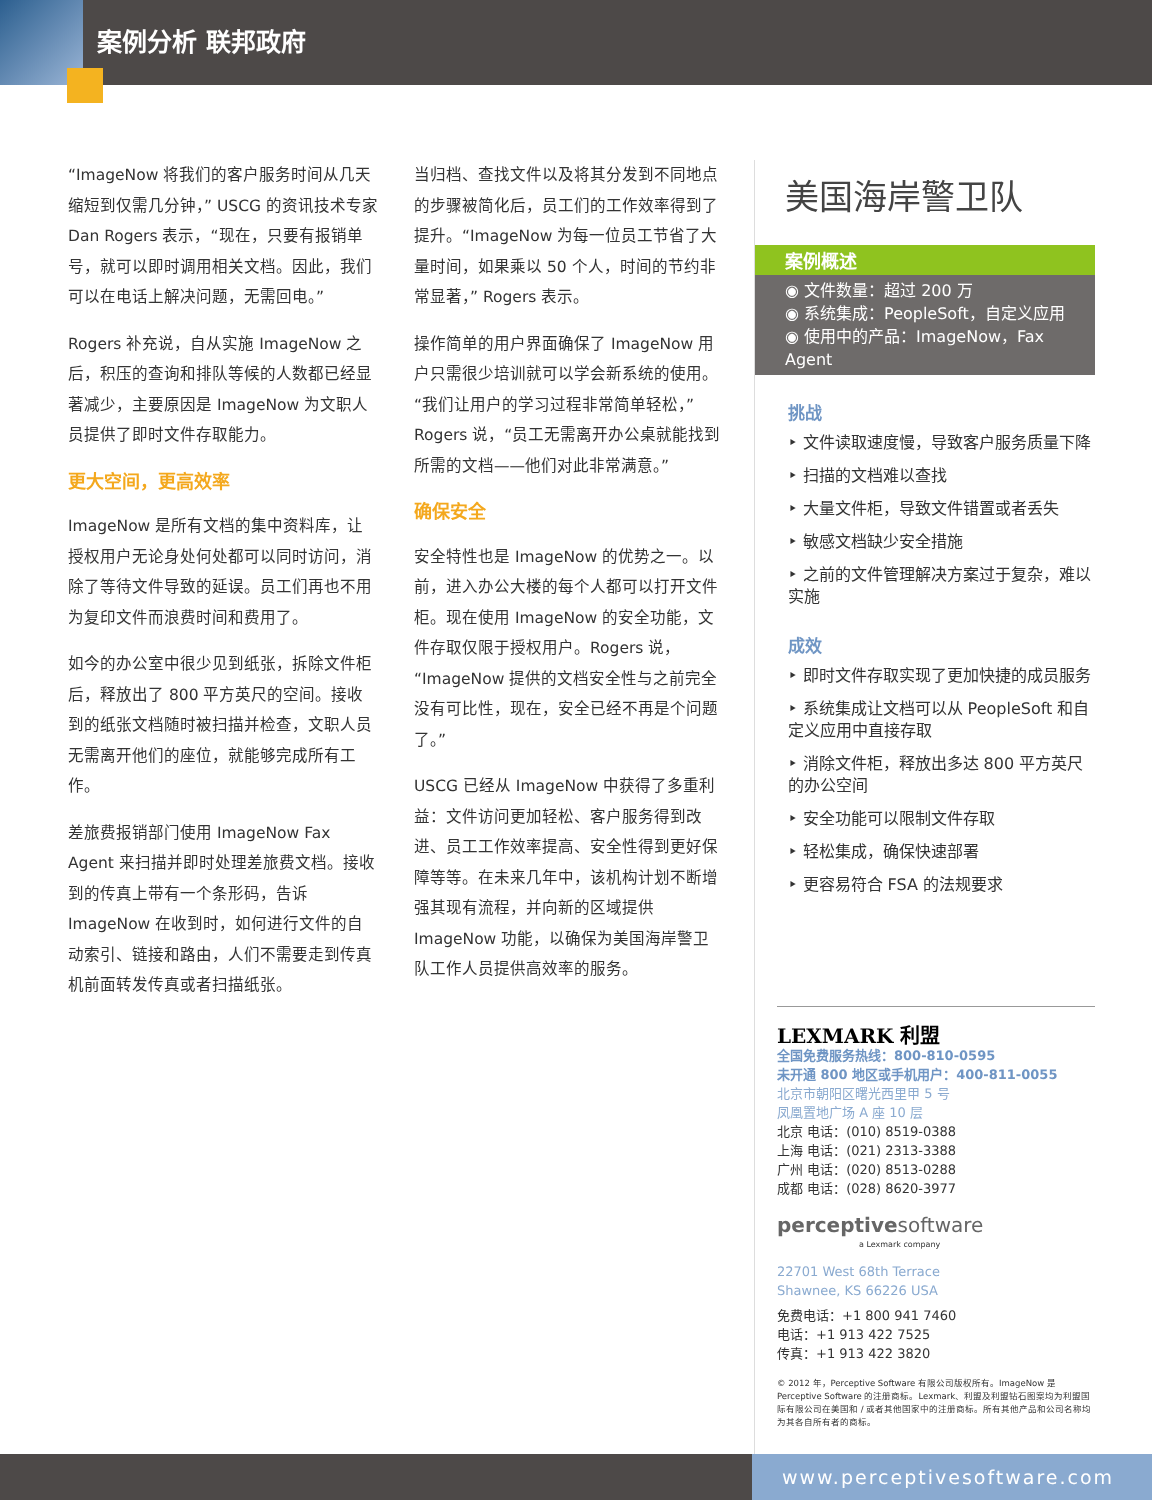案例分析 联邦政府
“ImageNow 将我们的客户服务时间从几天缩短到仅需几分钟，” USCG 的资讯技术专家 Dan Rogers 表示，“现在，只要有报销单号，就可以即时调用相关文档。因此，我们可以在电话上解决问题，无需回电。”
Rogers 补充说，自从实施 ImageNow 之后，积压的查询和排队等候的人数都已经显著减少，主要原因是 ImageNow 为文职人员提供了即时文件存取能力。
更大空间，更高效率
ImageNow 是所有文档的集中资料库，让授权用户无论身处何处都可以同时访问，消除了等待文件导致的延误。员工们再也不用为复印文件而浪费时间和费用了。
如今的办公室中很少见到纸张，拆除文件柜后，释放出了 800 平方英尺的空间。接收到的纸张文档随时被扫描并检查，文职人员无需离开他们的座位，就能够完成所有工作。
差旅费报销部门使用 ImageNow Fax Agent 来扫描并即时处理差旅费文档。接收到的传真上带有一个条形码，告诉 ImageNow 在收到时，如何进行文件的自动索引、链接和路由，人们不需要走到传真机前面转发传真或者扫描纸张。
当归档、查找文件以及将其分发到不同地点的步骤被简化后，员工们的工作效率得到了提升。“ImageNow 为每一位员工节省了大量时间，如果乘以 50 个人，时间的节约非常显著，” Rogers 表示。
操作简单的用户界面确保了 ImageNow 用户只需很少培训就可以学会新系统的使用。“我们让用户的学习过程非常简单轻松，” Rogers 说，“员工无需离开办公桌就能找到所需的文档——他们对此非常满意。”
确保安全
安全特性也是 ImageNow 的优势之一。以前，进入办公大楼的每个人都可以打开文件柜。现在使用 ImageNow 的安全功能，文件存取仅限于授权用户。Rogers 说，“ImageNow 提供的文档安全性与之前完全没有可比性，现在，安全已经不再是个问题了。”
USCG 已经从 ImageNow 中获得了多重利益：文件访问更加轻松、客户服务得到改进、员工工作效率提高、安全性得到更好保障等等。在未来几年中，该机构计划不断增强其现有流程，并向新的区域提供 ImageNow 功能，以确保为美国海岸警卫队工作人员提供高效率的服务。
美国海岸警卫队
案例概述
◉ 文件数量：超过 200 万
◉ 系统集成：PeopleSoft，自定义应用
◉ 使用中的产品：ImageNow，Fax Agent
挑战
‣ 文件读取速度慢，导致客户服务质量下降
‣ 扫描的文档难以查找
‣ 大量文件柜，导致文件错置或者丢失
‣ 敏感文档缺少安全措施
‣ 之前的文件管理解决方案过于复杂，难以实施
成效
‣ 即时文件存取实现了更加快捷的成员服务
‣ 系统集成让文档可以从 PeopleSoft 和自定义应用中直接存取
‣ 消除文件柜，释放出多达 800 平方英尺的办公空间
‣ 安全功能可以限制文件存取
‣ 轻松集成，确保快速部署
‣ 更容易符合 FSA 的法规要求
LEXMARK 利盟
全国免费服务热线：800-810-0595
未开通 800 地区或手机用户：400-811-0055
北京市朝阳区曙光西里甲 5 号
凤凰置地广场 A 座 10 层
北京 电话：(010) 8519-0388
上海 电话：(021) 2313-3388
广州 电话：(020) 8513-0288
成都 电话：(028) 8620-3977
perceptivesoftware
a Lexmark company
22701 West 68th Terrace
Shawnee, KS 66226 USA
免费电话：+1 800 941 7460
电话：+1 913 422 7525
传真：+1 913 422 3820
© 2012 年，Perceptive Software 有限公司版权所有。ImageNow 是 Perceptive Software 的注册商标。Lexmark、利盟及利盟钻石图案均为利盟国际有限公司在美国和 / 或者其他国家中的注册商标。所有其他产品和公司名称均为其各自所有者的商标。
www.perceptivesoftware.com